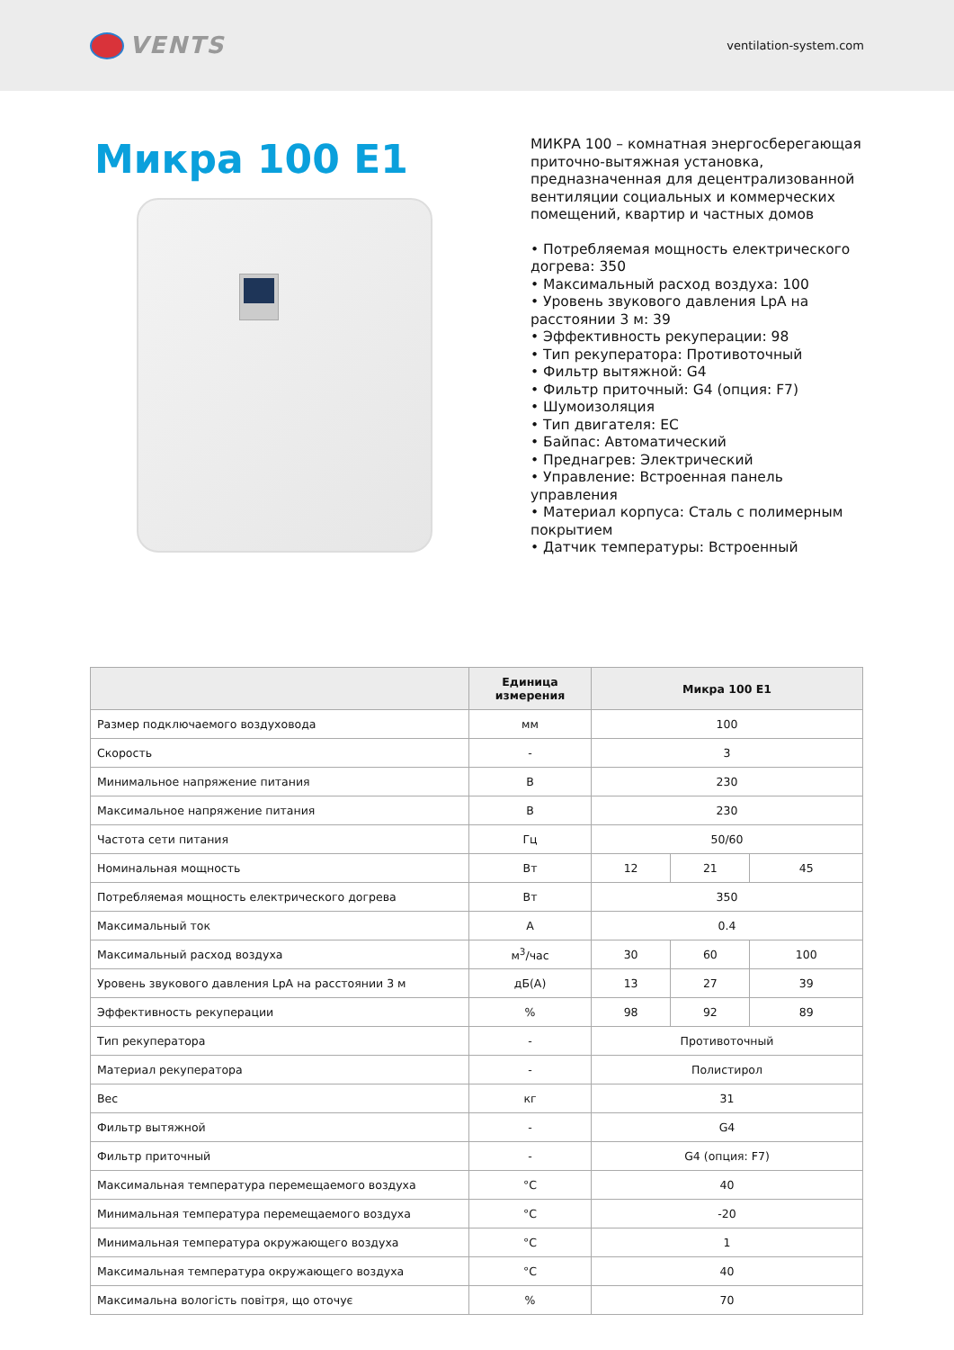VENTS
ventilation-system.com
Микра 100 E1
МИКРА 100 – комнатная энергосберегающая приточно-вытяжная установка, предназначенная для децентрализованной вентиляции социальных и коммерческих помещений, квартир и частных домов
• Потребляемая мощность електрического догрева: 350
• Максимальный расход воздуха: 100
• Уровень звукового давления LpA на расстоянии 3 м: 39
• Эффективность рекуперации: 98
• Тип рекуператора: Противоточный
• Фильтр вытяжной: G4
• Фильтр приточный: G4 (опция: F7)
• Шумоизоляция
• Тип двигателя: EC
• Байпас: Автоматический
• Преднагрев: Электрический
• Управление: Встроенная панель управления
• Материал корпуса: Сталь с полимерным покрытием
• Датчик температуры: Встроенный
| | Единица измерения | Микра 100 E1 | | |
| --- | --- | --- | --- | --- |
| Размер подключаемого воздуховода | мм | 100 | | |
| Скорость | - | 3 | | |
| Минимальное напряжение питания | В | 230 | | |
| Максимальное напряжение питания | В | 230 | | |
| Частота сети питания | Гц | 50/60 | | |
| Номинальная мощность | Вт | 12 | 21 | 45 |
| Потребляемая мощность електрического догрева | Вт | 350 | | |
| Максимальный ток | А | 0.4 | | |
| Максимальный расход воздуха | м<sup>3</sup>/час | 30 | 60 | 100 |
| Уровень звукового давления LpA на расстоянии 3 м | дБ(А) | 13 | 27 | 39 |
| Эффективность рекуперации | % | 98 | 92 | 89 |
| Тип рекуператора | - | Противоточный | | |
| Материал рекуператора | - | Полистирол | | |
| Вес | кг | 31 | | |
| Фильтр вытяжной | - | G4 | | |
| Фильтр приточный | - | G4 (опция: F7) | | |
| Максимальная температура перемещаемого воздуха | °C | 40 | | |
| Минимальная температура перемещаемого воздуха | °C | -20 | | |
| Минимальная температура окружающего воздуха | °C | 1 | | |
| Максимальная температура окружающего воздуха | °C | 40 | | |
| Максимальна вологість повітря, що оточує | % | 70 | | |